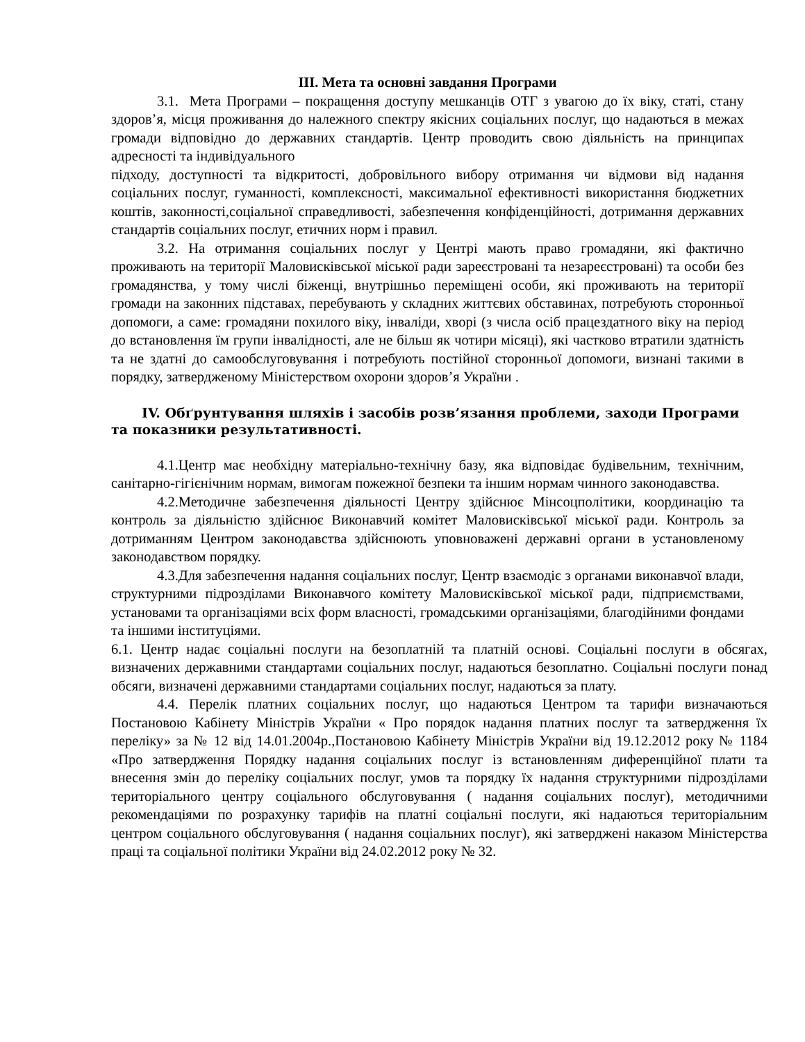ІІІ. Мета та основні завдання Програми
3.1. Мета Програми – покращення доступу мешканців ОТГ з увагою до їх віку, статі, стану здоров’я, місця проживання до належного спектру якісних соціальних послуг, що надаються в межах громади відповідно до державних стандартів. Центр проводить свою діяльність на принципах адресності та індивідуального
підходу, доступності та відкритості, добровільного вибору отримання чи відмови від надання соціальних послуг, гуманності, комплексності, максимальної ефективності використання бюджетних коштів, законності,соціальної справедливості, забезпечення конфіденційності, дотримання державних стандартів соціальних послуг, етичних норм і правил.
3.2. На отримання соціальних послуг у Центрі мають право громадяни, які фактично проживають на території Маловисківської міської ради зареєстровані та незареєстровані) та особи без громадянства, у тому числі біженці, внутрішньо переміщені особи, які проживають на території громади на законних підставах, перебувають у складних життєвих обставинах, потребують сторонньої допомоги, а саме: громадяни похилого віку, інваліди, хворі (з числа осіб працездатного віку на період до встановлення їм групи інвалідності, але не більш як чотири місяці), які частково втратили здатність та не здатні до самообслуговування і потребують постійної сторонньої допомоги, визнані такими в порядку, затвердженому Міністерством охорони здоров’я України .
ІV. Обґрунтування шляхів і засобів розв’язання проблеми, заходи Програми та показники результативності.
4.1.Центр має необхідну матеріально-технічну базу, яка відповідає будівельним, технічним, санітарно-гігієнічним нормам, вимогам пожежної безпеки та іншим нормам чинного законодавства.
4.2.Методичне забезпечення діяльності Центру здійснює Мінсоцполітики, координацію та контроль за діяльністю здійснює Виконавчий комітет Маловисківської міської ради. Контроль за дотриманням Центром законодавства здійснюють уповноважені державні органи в установленому законодавством порядку.
4.3.Для забезпечення надання соціальних послуг, Центр взаємодіє з органами виконавчої влади, структурними підрозділами Виконавчого комітету Маловисківської міської ради, підприємствами, установами та організаціями всіх форм власності, громадськими організаціями, благодійними фондами та іншими інституціями.
6.1. Центр надає соціальні послуги на безоплатній та платній основі. Соціальні послуги в обсягах, визначених державними стандартами соціальних послуг, надаються безоплатно. Соціальні послуги понад обсяги, визначені державними стандартами соціальних послуг, надаються за плату.
4.4. Перелік платних соціальних послуг, що надаються Центром та тарифи визначаються Постановою Кабінету Міністрів України « Про порядок надання платних послуг та затвердження їх переліку» за № 12 від 14.01.2004р.,Постановою Кабінету Міністрів України від 19.12.2012 року № 1184 «Про затвердження Порядку надання соціальних послуг із встановленням диференційної плати та внесення змін до переліку соціальних послуг, умов та порядку їх надання структурними підрозділами територіального центру соціального обслуговування ( надання соціальних послуг), методичними рекомендаціями по розрахунку тарифів на платні соціальні послуги, які надаються територіальним центром соціального обслуговування ( надання соціальних послуг), які затверджені наказом Міністерства праці та соціальної політики України від 24.02.2012 року № 32.